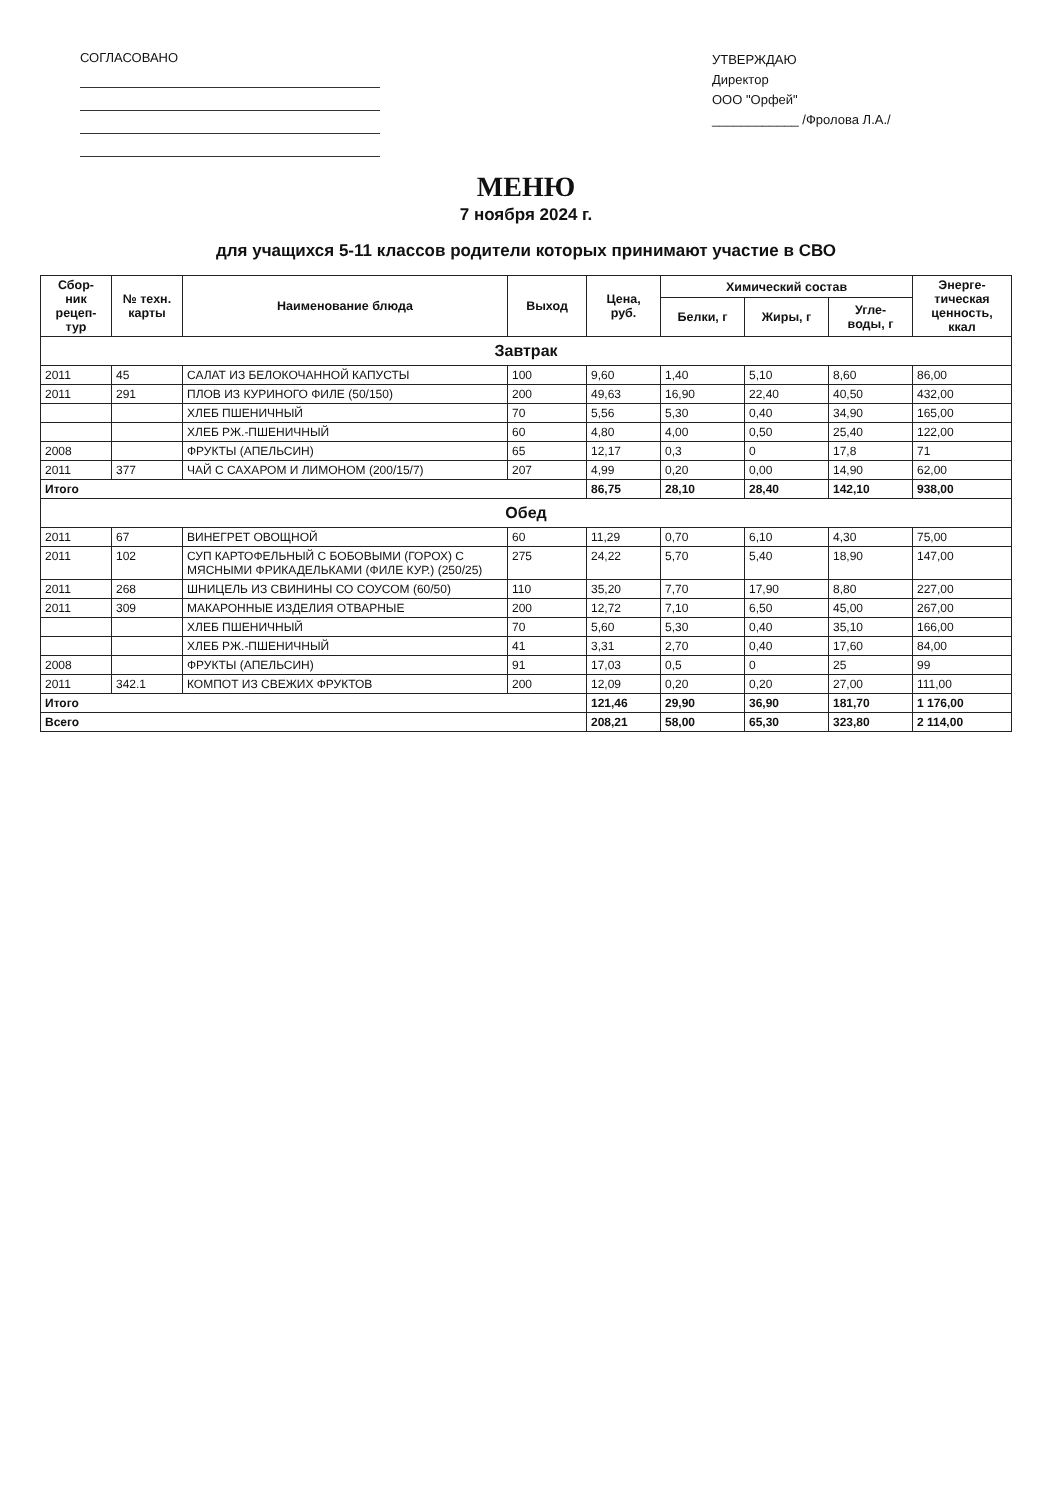СОГЛАСОВАНО
УТВЕРЖДАЮ
Директор
ООО "Орфей"
____________ /Фролова Л.А./
МЕНЮ
7 ноября 2024 г.
для учащихся 5-11 классов родители которых принимают участие в СВО
| Сбор- ник рецеп- тур | № техн. карты | Наименование блюда | Выход | Цена, руб. | Химический состав | | | Энерге- тическая ценность, ккал |
| --- | --- | --- | --- | --- | --- | --- | --- | --- |
| | | | | | Белки, г | Жиры, г | Угле- воды, г | |
| Завтрак | | | | | | | | |
| 2011 | 45 | САЛАТ ИЗ БЕЛОКОЧАННОЙ КАПУСТЫ | 100 | 9,60 | 1,40 | 5,10 | 8,60 | 86,00 |
| 2011 | 291 | ПЛОВ ИЗ КУРИНОГО ФИЛЕ (50/150) | 200 | 49,63 | 16,90 | 22,40 | 40,50 | 432,00 |
| | | ХЛЕБ ПШЕНИЧНЫЙ | 70 | 5,56 | 5,30 | 0,40 | 34,90 | 165,00 |
| | | ХЛЕБ РЖ.-ПШЕНИЧНЫЙ | 60 | 4,80 | 4,00 | 0,50 | 25,40 | 122,00 |
| 2008 | | ФРУКТЫ (АПЕЛЬСИН) | 65 | 12,17 | 0,3 | 0 | 17,8 | 71 |
| 2011 | 377 | ЧАЙ С САХАРОМ И ЛИМОНОМ (200/15/7) | 207 | 4,99 | 0,20 | 0,00 | 14,90 | 62,00 |
| Итого | | | | 86,75 | 28,10 | 28,40 | 142,10 | 938,00 |
| Обед | | | | | | | | |
| 2011 | 67 | ВИНЕГРЕТ ОВОЩНОЙ | 60 | 11,29 | 0,70 | 6,10 | 4,30 | 75,00 |
| 2011 | 102 | СУП КАРТОФЕЛЬНЫЙ С БОБОВЫМИ (ГОРОХ) С МЯСНЫМИ ФРИКАДЕЛЬКАМИ (ФИЛЕ КУР.) (250/25) | 275 | 24,22 | 5,70 | 5,40 | 18,90 | 147,00 |
| 2011 | 268 | ШНИЦЕЛЬ ИЗ СВИНИНЫ СО СОУСОМ (60/50) | 110 | 35,20 | 7,70 | 17,90 | 8,80 | 227,00 |
| 2011 | 309 | МАКАРОННЫЕ ИЗДЕЛИЯ ОТВАРНЫЕ | 200 | 12,72 | 7,10 | 6,50 | 45,00 | 267,00 |
| | | ХЛЕБ ПШЕНИЧНЫЙ | 70 | 5,60 | 5,30 | 0,40 | 35,10 | 166,00 |
| | | ХЛЕБ РЖ.-ПШЕНИЧНЫЙ | 41 | 3,31 | 2,70 | 0,40 | 17,60 | 84,00 |
| 2008 | | ФРУКТЫ (АПЕЛЬСИН) | 91 | 17,03 | 0,5 | 0 | 25 | 99 |
| 2011 | 342.1 | КОМПОТ ИЗ СВЕЖИХ ФРУКТОВ | 200 | 12,09 | 0,20 | 0,20 | 27,00 | 111,00 |
| Итого | | | | 121,46 | 29,90 | 36,90 | 181,70 | 1 176,00 |
| Всего | | | | 208,21 | 58,00 | 65,30 | 323,80 | 2 114,00 |